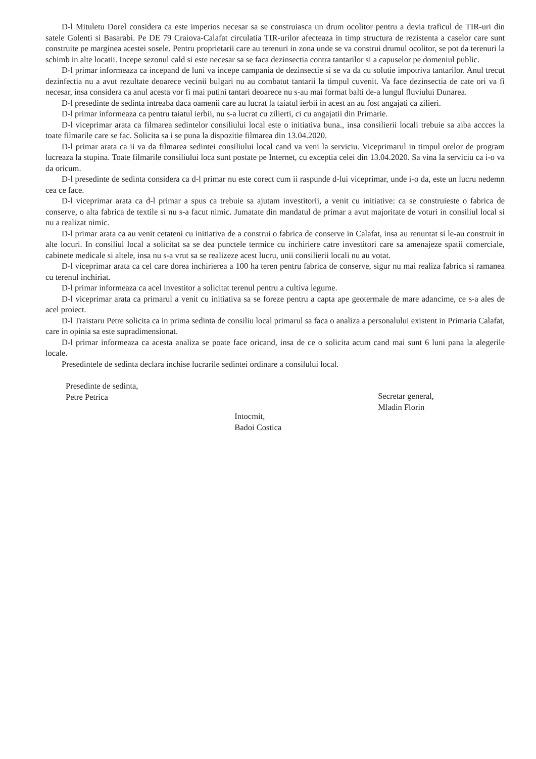D-l Mituletu Dorel considera ca este imperios necesar sa se construiasca un drum ocolitor pentru a devia traficul de TIR-uri din satele Golenti si Basarabi. Pe DE 79 Craiova-Calafat circulatia TIR-urilor afecteaza in timp structura de rezistenta a caselor care sunt construite pe marginea acestei sosele. Pentru proprietarii care au terenuri in zona unde se va construi drumul ocolitor, se pot da terenuri la schimb in alte locatii. Incepe sezonul cald si este necesar sa se faca dezinsectia contra tantarilor si a capuselor pe domeniul public.
D-l primar informeaza ca incepand de luni va incepe campania de dezinsectie si se va da cu solutie impotriva tantarilor. Anul trecut dezinfectia nu a avut rezultate deoarece vecinii bulgari nu au combatut tantarii la timpul cuvenit. Va face dezinsectia de cate ori va fi necesar, insa considera ca anul acesta vor fi mai putini tantari deoarece nu s-au mai format balti de-a lungul fluviului Dunarea.
D-l presedinte de sedinta intreaba daca oamenii care au lucrat la taiatul ierbii in acest an au fost angajati ca zilieri.
D-l primar informeaza ca pentru taiatul ierbii, nu s-a lucrat cu zilierti, ci cu angajatii din Primarie.
D-l viceprimar arata ca filmarea sedintelor consiliului local este o initiativa buna., insa consilierii locali trebuie sa aiba accces la toate filmarile care se fac. Solicita sa i se puna la dispozitie filmarea din 13.04.2020.
D-l primar arata ca ii va da filmarea sedintei consiliului local cand va veni la serviciu. Viceprimarul in timpul orelor de program lucreaza la stupina. Toate filmarile consiliului loca sunt postate pe Internet, cu exceptia celei din 13.04.2020. Sa vina la serviciu ca i-o va da oricum.
D-l presedinte de sedinta considera ca d-l primar nu este corect cum ii raspunde d-lui viceprimar, unde i-o da, este un lucru nedemn cea ce face.
D-l viceprimar arata ca d-l primar a spus ca trebuie sa ajutam investitorii, a venit cu initiative: ca se construieste o fabrica de conserve, o alta fabrica de textile si nu s-a facut nimic. Jumatate din mandatul de primar a avut majoritate de voturi in consiliul local si nu a realizat nimic.
D-l primar arata ca au venit cetateni cu initiativa de a construi o fabrica de conserve in Calafat, insa au renuntat si le-au construit in alte locuri. In consiliul local a solicitat sa se dea punctele termice cu inchiriere catre investitori care sa amenajeze spatii comerciale, cabinete medicale si altele, insa nu s-a vrut sa se realizeze acest lucru, unii consilierii locali nu au votat.
D-l viceprimar arata ca cel care dorea inchirierea a 100 ha teren pentru fabrica de conserve, sigur nu mai realiza fabrica si ramanea cu terenul inchiriat.
D-l primar informeaza ca acel investitor a solicitat terenul pentru a cultiva legume.
D-l viceprimar arata ca primarul a venit cu initiativa sa se foreze pentru a capta ape geotermale de mare adancime, ce s-a ales de acel proiect.
D-l Traistaru Petre solicita ca in prima sedinta de consiliu local primarul sa faca o analiza a personalului existent in Primaria Calafat, care in opinia sa este supradimensionat.
D-l primar informeaza ca acesta analiza se poate face oricand, insa de ce o solicita acum cand mai sunt 6 luni pana la alegerile locale.
Presedintele de sedinta declara inchise lucrarile sedintei ordinare a consilului local.
Presedinte de sedinta,
Petre Petrica
Intocmit,
Badoi Costica
Secretar general,
Mladin Florin